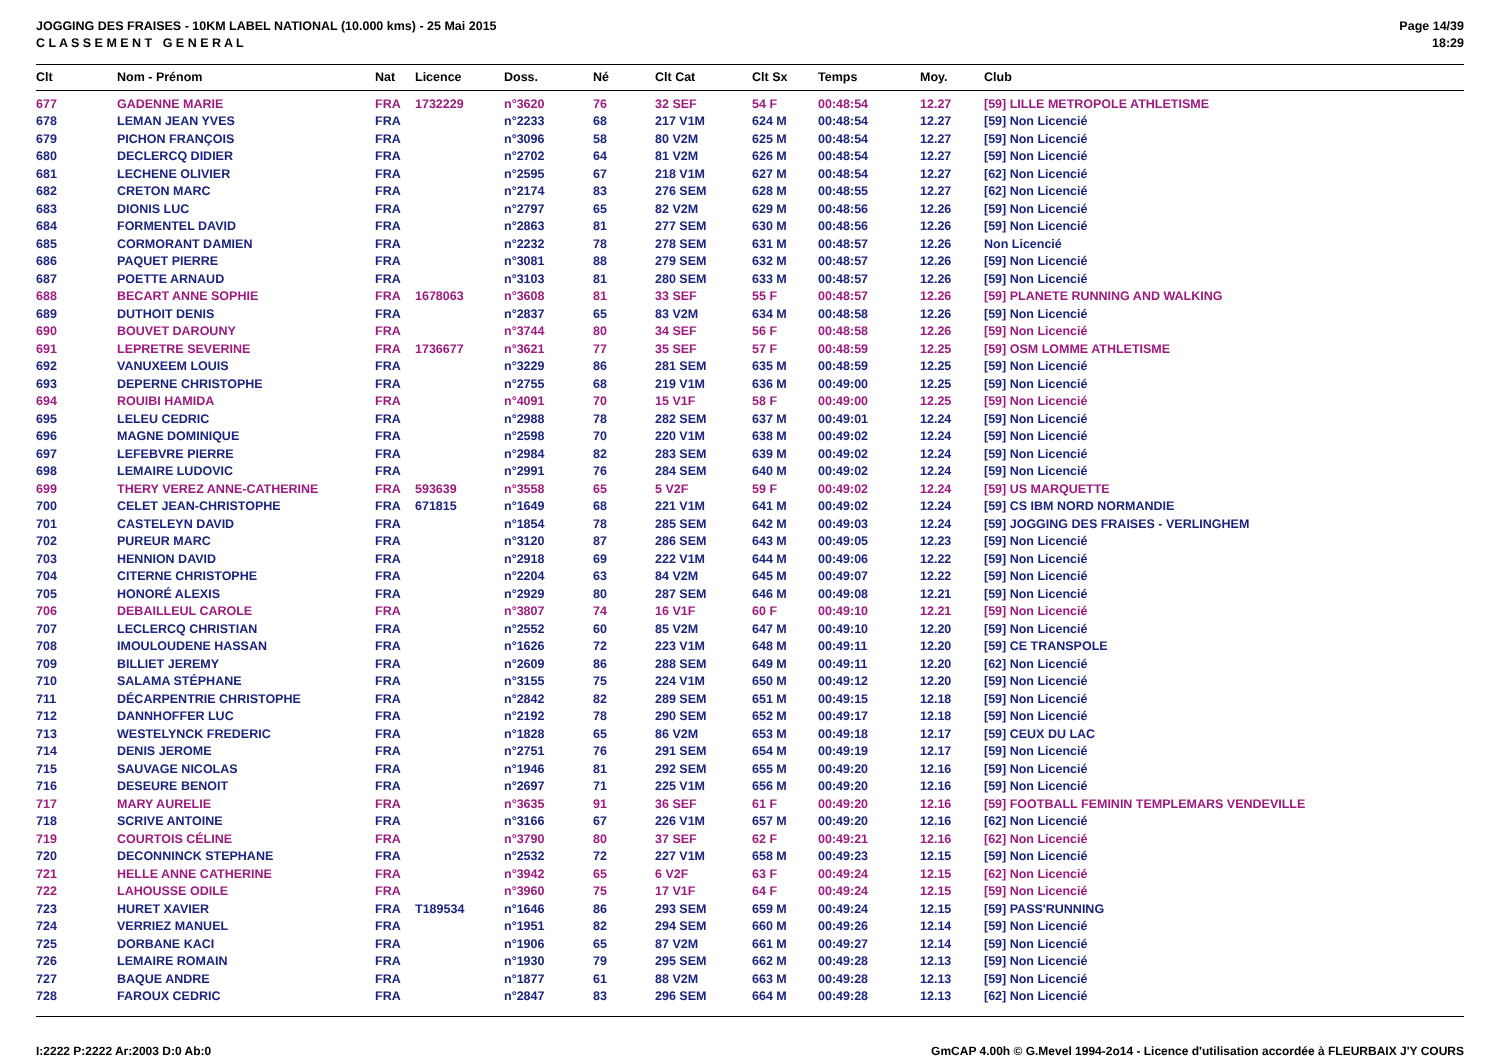JOGGING DES FRAISES - 10KM LABEL NATIONAL (10.000 kms) - 25 Mai 2015
C L A S S E M E N T G E N E R A L
Page 14/39
18:29
| Clt | Nom - Prénom | Nat | Licence | Doss. | Né | Clt Cat | Clt Sx | Temps | Moy. | Club |
| --- | --- | --- | --- | --- | --- | --- | --- | --- | --- | --- |
| 677 | GADENNE MARIE | FRA | 1732229 | n°3620 | 76 | 32 SEF | 54 F | 00:48:54 | 12.27 | [59] LILLE METROPOLE ATHLETISME |
| 678 | LEMAN JEAN YVES | FRA | | n°2233 | 68 | 217 V1M | 624 M | 00:48:54 | 12.27 | [59] Non Licencié |
| 679 | PICHON FRANÇOIS | FRA | | n°3096 | 58 | 80 V2M | 625 M | 00:48:54 | 12.27 | [59] Non Licencié |
| 680 | DECLERCQ DIDIER | FRA | | n°2702 | 64 | 81 V2M | 626 M | 00:48:54 | 12.27 | [59] Non Licencié |
| 681 | LECHENE OLIVIER | FRA | | n°2595 | 67 | 218 V1M | 627 M | 00:48:54 | 12.27 | [62] Non Licencié |
| 682 | CRETON MARC | FRA | | n°2174 | 83 | 276 SEM | 628 M | 00:48:55 | 12.27 | [62] Non Licencié |
| 683 | DIONIS LUC | FRA | | n°2797 | 65 | 82 V2M | 629 M | 00:48:56 | 12.26 | [59] Non Licencié |
| 684 | FORMENTEL DAVID | FRA | | n°2863 | 81 | 277 SEM | 630 M | 00:48:56 | 12.26 | [59] Non Licencié |
| 685 | CORMORANT DAMIEN | FRA | | n°2232 | 78 | 278 SEM | 631 M | 00:48:57 | 12.26 | Non Licencié |
| 686 | PAQUET PIERRE | FRA | | n°3081 | 88 | 279 SEM | 632 M | 00:48:57 | 12.26 | [59] Non Licencié |
| 687 | POETTE ARNAUD | FRA | | n°3103 | 81 | 280 SEM | 633 M | 00:48:57 | 12.26 | [59] Non Licencié |
| 688 | BECART ANNE SOPHIE | FRA | 1678063 | n°3608 | 81 | 33 SEF | 55 F | 00:48:57 | 12.26 | [59] PLANETE RUNNING AND WALKING |
| 689 | DUTHOIT DENIS | FRA | | n°2837 | 65 | 83 V2M | 634 M | 00:48:58 | 12.26 | [59] Non Licencié |
| 690 | BOUVET DAROUNY | FRA | | n°3744 | 80 | 34 SEF | 56 F | 00:48:58 | 12.26 | [59] Non Licencié |
| 691 | LEPRETRE SEVERINE | FRA | 1736677 | n°3621 | 77 | 35 SEF | 57 F | 00:48:59 | 12.25 | [59] OSM LOMME ATHLETISME |
| 692 | VANUXEEM LOUIS | FRA | | n°3229 | 86 | 281 SEM | 635 M | 00:48:59 | 12.25 | [59] Non Licencié |
| 693 | DEPERNE CHRISTOPHE | FRA | | n°2755 | 68 | 219 V1M | 636 M | 00:49:00 | 12.25 | [59] Non Licencié |
| 694 | ROUIBI HAMIDA | FRA | | n°4091 | 70 | 15 V1F | 58 F | 00:49:00 | 12.25 | [59] Non Licencié |
| 695 | LELEU CEDRIC | FRA | | n°2988 | 78 | 282 SEM | 637 M | 00:49:01 | 12.24 | [59] Non Licencié |
| 696 | MAGNE DOMINIQUE | FRA | | n°2598 | 70 | 220 V1M | 638 M | 00:49:02 | 12.24 | [59] Non Licencié |
| 697 | LEFEBVRE PIERRE | FRA | | n°2984 | 82 | 283 SEM | 639 M | 00:49:02 | 12.24 | [59] Non Licencié |
| 698 | LEMAIRE LUDOVIC | FRA | | n°2991 | 76 | 284 SEM | 640 M | 00:49:02 | 12.24 | [59] Non Licencié |
| 699 | THERY VEREZ ANNE-CATHERINE | FRA | 593639 | n°3558 | 65 | 5 V2F | 59 F | 00:49:02 | 12.24 | [59] US MARQUETTE |
| 700 | CELET JEAN-CHRISTOPHE | FRA | 671815 | n°1649 | 68 | 221 V1M | 641 M | 00:49:02 | 12.24 | [59] CS IBM NORD NORMANDIE |
| 701 | CASTELEYN DAVID | FRA | | n°1854 | 78 | 285 SEM | 642 M | 00:49:03 | 12.24 | [59] JOGGING DES FRAISES - VERLINGHEM |
| 702 | PUREUR MARC | FRA | | n°3120 | 87 | 286 SEM | 643 M | 00:49:05 | 12.23 | [59] Non Licencié |
| 703 | HENNION DAVID | FRA | | n°2918 | 69 | 222 V1M | 644 M | 00:49:06 | 12.22 | [59] Non Licencié |
| 704 | CITERNE CHRISTOPHE | FRA | | n°2204 | 63 | 84 V2M | 645 M | 00:49:07 | 12.22 | [59] Non Licencié |
| 705 | HONORÉ ALEXIS | FRA | | n°2929 | 80 | 287 SEM | 646 M | 00:49:08 | 12.21 | [59] Non Licencié |
| 706 | DEBAILLEUL CAROLE | FRA | | n°3807 | 74 | 16 V1F | 60 F | 00:49:10 | 12.21 | [59] Non Licencié |
| 707 | LECLERCQ CHRISTIAN | FRA | | n°2552 | 60 | 85 V2M | 647 M | 00:49:10 | 12.20 | [59] Non Licencié |
| 708 | IMOULOUDENE HASSAN | FRA | | n°1626 | 72 | 223 V1M | 648 M | 00:49:11 | 12.20 | [59] CE TRANSPOLE |
| 709 | BILLIET JEREMY | FRA | | n°2609 | 86 | 288 SEM | 649 M | 00:49:11 | 12.20 | [62] Non Licencié |
| 710 | SALAMA STÉPHANE | FRA | | n°3155 | 75 | 224 V1M | 650 M | 00:49:12 | 12.20 | [59] Non Licencié |
| 711 | DÉCARPENTRIE CHRISTOPHE | FRA | | n°2842 | 82 | 289 SEM | 651 M | 00:49:15 | 12.18 | [59] Non Licencié |
| 712 | DANNHOFFER LUC | FRA | | n°2192 | 78 | 290 SEM | 652 M | 00:49:17 | 12.18 | [59] Non Licencié |
| 713 | WESTELYNCK FREDERIC | FRA | | n°1828 | 65 | 86 V2M | 653 M | 00:49:18 | 12.17 | [59] CEUX DU LAC |
| 714 | DENIS JEROME | FRA | | n°2751 | 76 | 291 SEM | 654 M | 00:49:19 | 12.17 | [59] Non Licencié |
| 715 | SAUVAGE NICOLAS | FRA | | n°1946 | 81 | 292 SEM | 655 M | 00:49:20 | 12.16 | [59] Non Licencié |
| 716 | DESEURE BENOIT | FRA | | n°2697 | 71 | 225 V1M | 656 M | 00:49:20 | 12.16 | [59] Non Licencié |
| 717 | MARY AURELIE | FRA | | n°3635 | 91 | 36 SEF | 61 F | 00:49:20 | 12.16 | [59] FOOTBALL FEMININ TEMPLEMARS VENDEVILLE |
| 718 | SCRIVE ANTOINE | FRA | | n°3166 | 67 | 226 V1M | 657 M | 00:49:20 | 12.16 | [62] Non Licencié |
| 719 | COURTOIS CÉLINE | FRA | | n°3790 | 80 | 37 SEF | 62 F | 00:49:21 | 12.16 | [62] Non Licencié |
| 720 | DECONNINCK STEPHANE | FRA | | n°2532 | 72 | 227 V1M | 658 M | 00:49:23 | 12.15 | [59] Non Licencié |
| 721 | HELLE ANNE CATHERINE | FRA | | n°3942 | 65 | 6 V2F | 63 F | 00:49:24 | 12.15 | [62] Non Licencié |
| 722 | LAHOUSSE ODILE | FRA | | n°3960 | 75 | 17 V1F | 64 F | 00:49:24 | 12.15 | [59] Non Licencié |
| 723 | HURET XAVIER | FRA | T189534 | n°1646 | 86 | 293 SEM | 659 M | 00:49:24 | 12.15 | [59] PASS'RUNNING |
| 724 | VERRIEZ MANUEL | FRA | | n°1951 | 82 | 294 SEM | 660 M | 00:49:26 | 12.14 | [59] Non Licencié |
| 725 | DORBANE KACI | FRA | | n°1906 | 65 | 87 V2M | 661 M | 00:49:27 | 12.14 | [59] Non Licencié |
| 726 | LEMAIRE ROMAIN | FRA | | n°1930 | 79 | 295 SEM | 662 M | 00:49:28 | 12.13 | [59] Non Licencié |
| 727 | BAQUE ANDRE | FRA | | n°1877 | 61 | 88 V2M | 663 M | 00:49:28 | 12.13 | [59] Non Licencié |
| 728 | FAROUX CEDRIC | FRA | | n°2847 | 83 | 296 SEM | 664 M | 00:49:28 | 12.13 | [62] Non Licencié |
I:2222 P:2222 Ar:2003 D:0 Ab:0 GmCAP 4.00h © G.Mevel 1994-2o14 - Licence d'utilisation accordée à FLEURBAIX J'Y COURS